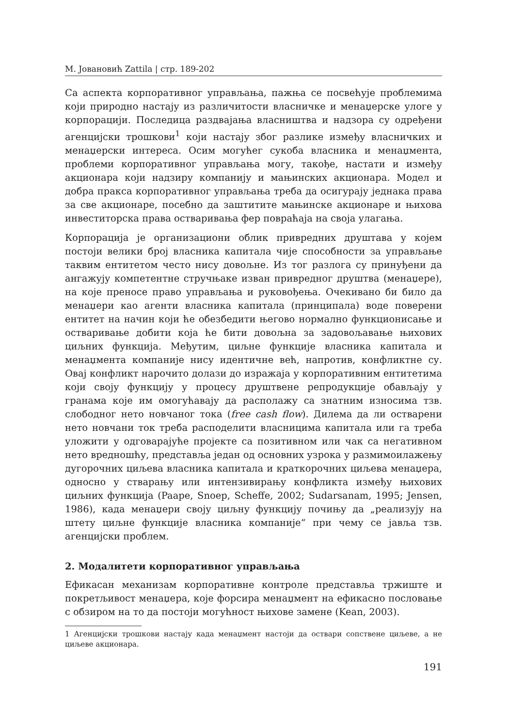М. Јовановић Zattila | стр. 189-202
Са аспекта корпоративног управљања, пажња се посвећује проблемима који природно настају из различитости власничке и менаџерске улоге у корпорацији. Последица раздвајања власништва и надзора су одређени агенцијски трошкови<sup>1</sup> који настају због разлике између власничких и менаџерски интереса. Осим могућег сукоба власника и менаџмента, проблеми корпоративног управљања могу, такође, настати и између акционара који надзиру компанију и мањинских акционара. Модел и добра пракса корпоративног управљања треба да осигурају једнака права за све акционаре, посебно да заштитите мањинске акционаре и њихова инвеститорска права остваривања фер повраћаја на своја улагања.
Корпорација је организациони облик привредних друштава у којем постоји велики број власника капитала чије способности за управљање таквим ентитетом често нису довољне. Из тог разлога су принуђени да ангажују компетентне стручњаке изван привредног друштва (менаџере), на које преносе право управљања и руковођења. Очекивано би било да менаџери као агенти власника капитала (принципала) воде поверени ентитет на начин који ће обезбедити његово нормално функционисање и остваривање добити која ће бити довољна за задовољавање њихових циљних функција. Међутим, циљне функције власника капитала и менаџмента компаније нису идентичне већ, напротив, конфликтне су. Овај конфликт нарочито долази до изражаја у корпоративним ентитетима који своју функцију у процесу друштвене репродукције обављају у гранама које им омогућавају да располажу са знатним износима тзв. слободног нето новчаног тока (free cash flow). Дилема да ли остварени нето новчани ток треба расподелити власницима капитала или га треба уложити у одговарајуће пројекте са позитивном или чак са негативном нето вредношћу, представља један од основних узрока у размимоилажењу дугорочних циљева власника капитала и краткорочних циљева менаџера, односно у стварању или интензивирању конфликта између њихових циљних функција (Paape, Snoep, Scheffe, 2002; Sudarsanam, 1995; Jensen, 1986), када менаџери своју циљну функцију почињу да „реализују на штету циљне функције власника компаније“ при чему се јавља тзв. агенцијски проблем.
2. Модалитети корпоративног управљања
Ефикасан механизам корпоративне контроле представља тржиште и покретљивост менаџера, које форсира менаџмент на ефикасно пословање с обзиром на то да постоји могућност њихове замене (Kean, 2003).
1 Агенцијски трошкови настају када менаџмент настоји да оствари сопствене циљеве, а не циљеве акционара.
191